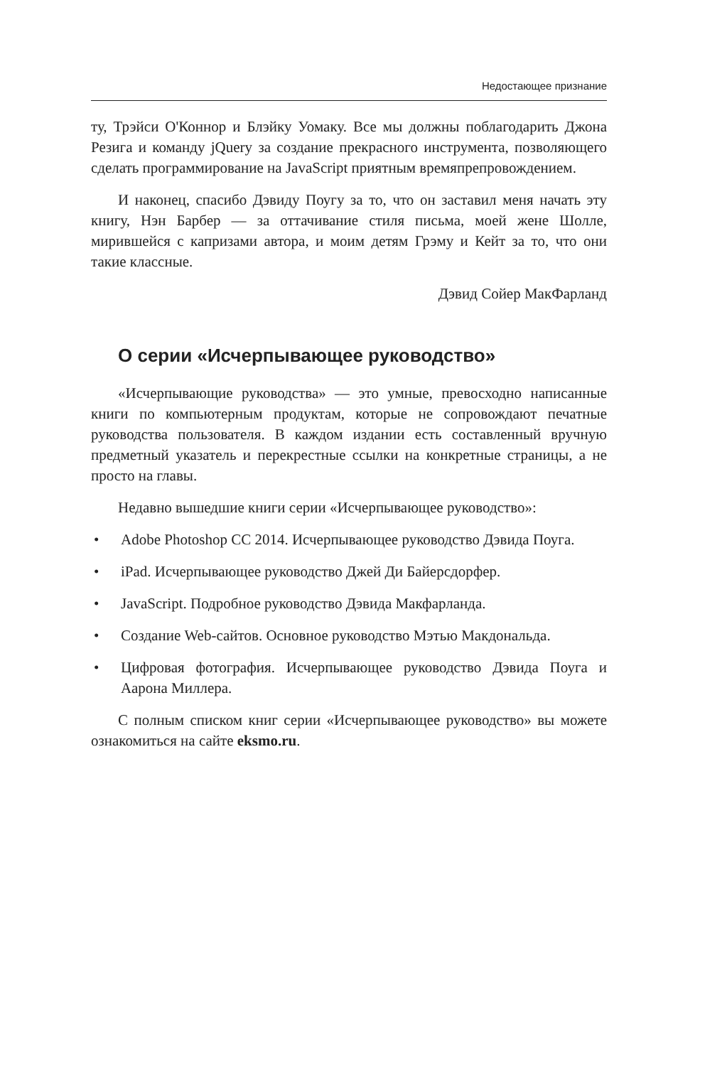Недостающее признание
ту, Трэйси О'Коннор и Блэйку Уомаку. Все мы должны поблагодарить Джона Резига и команду jQuery за создание прекрасного инструмента, позволяющего сделать программирование на JavaScript приятным времяпрепровождением.
И наконец, спасибо Дэвиду Поугу за то, что он заставил меня начать эту книгу, Нэн Барбер — за оттачивание стиля письма, моей жене Шолле, мирившейся с капризами автора, и моим детям Грэму и Кейт за то, что они такие классные.
Дэвид Сойер МакФарланд
О серии «Исчерпывающее руководство»
«Исчерпывающие руководства» — это умные, превосходно написанные книги по компьютерным продуктам, которые не сопровождают печатные руководства пользователя. В каждом издании есть составленный вручную предметный указатель и перекрестные ссылки на конкретные страницы, а не просто на главы.
Недавно вышедшие книги серии «Исчерпывающее руководство»:
• Adobe Photoshop CC 2014. Исчерпывающее руководство Дэвида Поуга.
• iPad. Исчерпывающее руководство Джей Ди Байерсдорфер.
• JavaScript. Подробное руководство Дэвида Макфарланда.
• Создание Web-сайтов. Основное руководство Мэтью Макдональда.
• Цифровая фотография. Исчерпывающее руководство Дэвида Поуга и Аарона Миллера.
С полным списком книг серии «Исчерпывающее руководство» вы можете ознакомиться на сайте eksmo.ru.